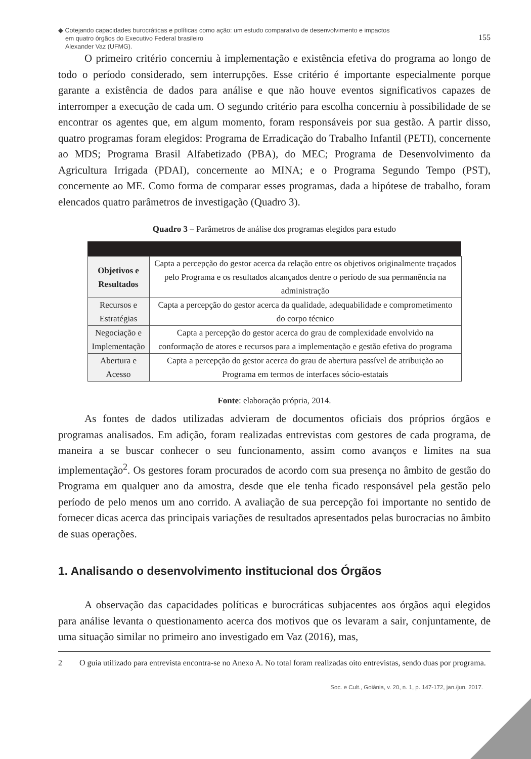◆ Cotejando capacidades burocráticas e políticas como ação: um estudo comparativo de desenvolvimento e impactos
em quatro órgãos do Executivo Federal brasileiro
Alexander Vaz (UFMG).
155
O primeiro critério concerniu à implementação e existência efetiva do programa ao longo de todo o período considerado, sem interrupções. Esse critério é importante especialmente porque garante a existência de dados para análise e que não houve eventos significativos capazes de interromper a execução de cada um. O segundo critério para escolha concerniu à possibilidade de se encontrar os agentes que, em algum momento, foram responsáveis por sua gestão. A partir disso, quatro programas foram elegidos: Programa de Erradicação do Trabalho Infantil (PETI), concernente ao MDS; Programa Brasil Alfabetizado (PBA), do MEC; Programa de Desenvolvimento da Agricultura Irrigada (PDAI), concernente ao MINA; e o Programa Segundo Tempo (PST), concernente ao ME. Como forma de comparar esses programas, dada a hipótese de trabalho, foram elencados quatro parâmetros de investigação (Quadro 3).
Quadro 3 – Parâmetros de análise dos programas elegidos para estudo
| Objetivos e Resultados | Capta a percepção do gestor acerca da relação entre os objetivos originalmente traçados pelo Programa e os resultados alcançados dentre o período de sua permanência na administração |
| Recursos e Estratégias | Capta a percepção do gestor acerca da qualidade, adequabilidade e comprometimento do corpo técnico |
| Negociação e Implementação | Capta a percepção do gestor acerca do grau de complexidade envolvido na conformação de atores e recursos para a implementação e gestão efetiva do programa |
| Abertura e Acesso | Capta a percepção do gestor acerca do grau de abertura passível de atribuição ao Programa em termos de interfaces sócio-estatais |
Fonte: elaboração própria, 2014.
As fontes de dados utilizadas advieram de documentos oficiais dos próprios órgãos e programas analisados. Em adição, foram realizadas entrevistas com gestores de cada programa, de maneira a se buscar conhecer o seu funcionamento, assim como avanços e limites na sua implementação<sup>2</sup>. Os gestores foram procurados de acordo com sua presença no âmbito de gestão do Programa em qualquer ano da amostra, desde que ele tenha ficado responsável pela gestão pelo período de pelo menos um ano corrido. A avaliação de sua percepção foi importante no sentido de fornecer dicas acerca das principais variações de resultados apresentados pelas burocracias no âmbito de suas operações.
1. Analisando o desenvolvimento institucional dos Órgãos
A observação das capacidades políticas e burocráticas subjacentes aos órgãos aqui elegidos para análise levanta o questionamento acerca dos motivos que os levaram a sair, conjuntamente, de uma situação similar no primeiro ano investigado em Vaz (2016), mas,
2 O guia utilizado para entrevista encontra-se no Anexo A. No total foram realizadas oito entrevistas, sendo duas por programa.
Soc. e Cult., Goiânia, v. 20, n. 1, p. 147-172, jan./jun. 2017.